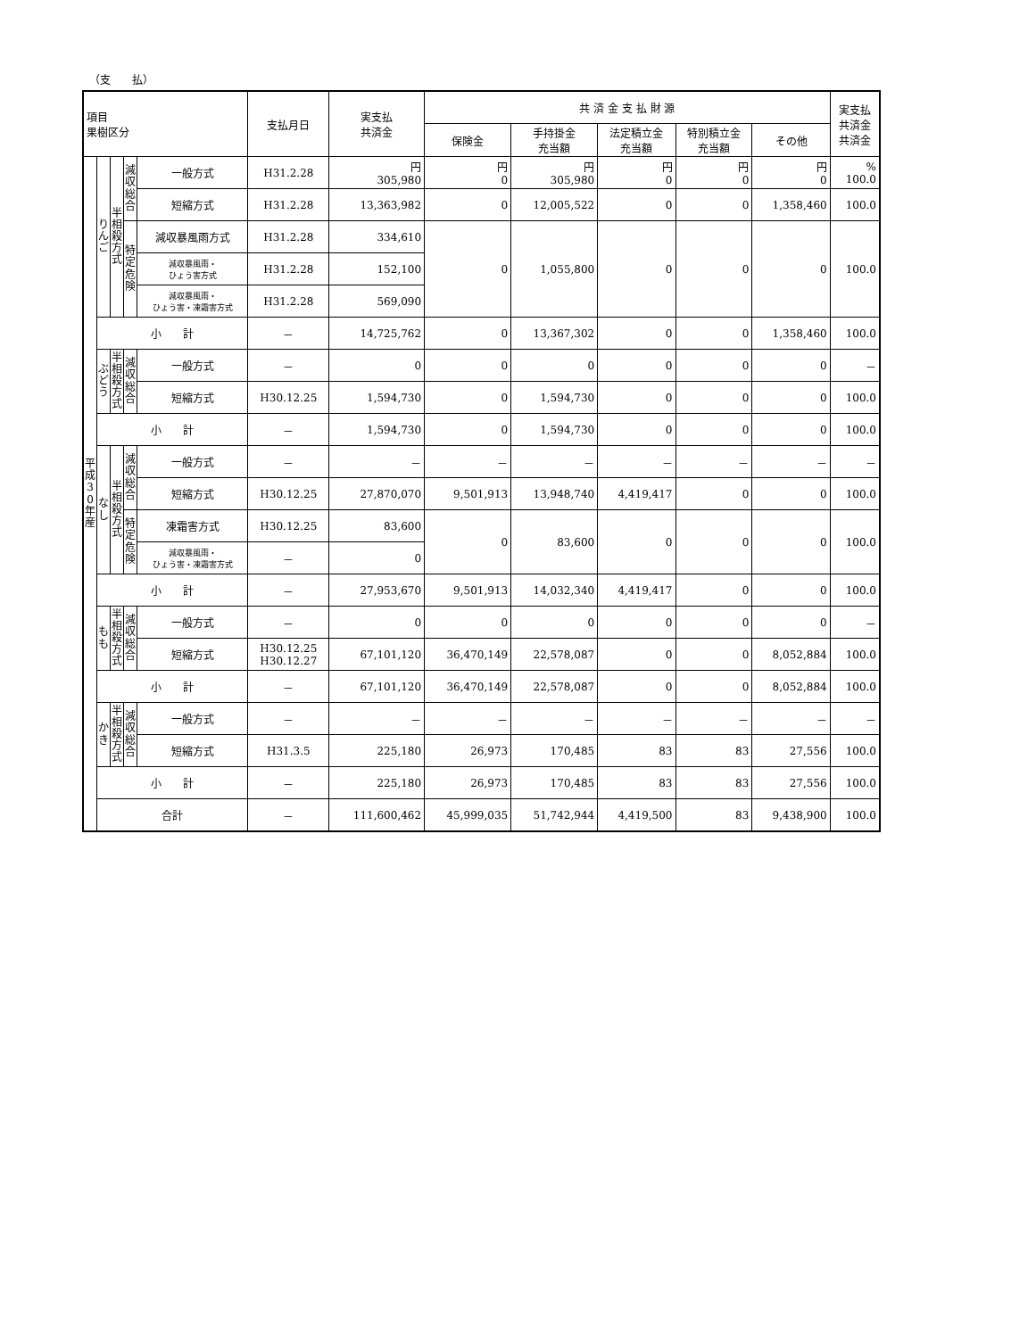（支　　払）
| 項目 果樹区分 | | | | | 支払月日 | 実支払 共済金 | 共 済 金 支 払 財 源 | | | | | 実支払 共済金 共済金 |
| --- | --- | --- | --- | --- | --- | --- | --- | --- | --- | --- | --- | --- |
| | | | | | | | 保険金 | 手持掛金 充当額 | 法定積立金 充当額 | 特別積立金 充当額 | その他 | |
| 平 成 3 0 年 産 | り ん ご | 半 相 殺 方 式 | 減 収 総 合 | 一般方式 | H31.2.28 | 円 305,980 | 円 0 | 円 305,980 | 円 0 | 円 0 | 円 0 | % 100.0 |
| | | | | 短縮方式 | H31.2.28 | 13,363,982 | 0 | 12,005,522 | 0 | 0 | 1,358,460 | 100.0 |
| | | | 特 定 危 険 | 減収暴風雨方式 | H31.2.28 | 334,610 | 0 | 1,055,800 | 0 | 0 | 0 | 100.0 |
| | | | | 減収暴風雨・ ひょう害方式 | H31.2.28 | 152,100 | | | | | | |
| | | | | 減収暴風雨・ ひょう害・凍霜害方式 | H31.2.28 | 569,090 | | | | | | |
| | 小 計 | | | | － | 14,725,762 | 0 | 13,367,302 | 0 | 0 | 1,358,460 | 100.0 |
| | ぶ ど う | 半 相 殺 方 式 | 減 収 総 合 | 一般方式 | － | 0 | 0 | 0 | 0 | 0 | 0 | － |
| | | | | 短縮方式 | H30.12.25 | 1,594,730 | 0 | 1,594,730 | 0 | 0 | 0 | 100.0 |
| | 小 計 | | | | － | 1,594,730 | 0 | 1,594,730 | 0 | 0 | 0 | 100.0 |
| | な し | 半 相 殺 方 式 | 減 収 総 合 | 一般方式 | － | － | － | － | － | － | － | － |
| | | | | 短縮方式 | H30.12.25 | 27,870,070 | 9,501,913 | 13,948,740 | 4,419,417 | 0 | 0 | 100.0 |
| | | | 特 定 危 険 | 凍霜害方式 | H30.12.25 | 83,600 | 0 | 83,600 | 0 | 0 | 0 | 100.0 |
| | | | | 減収暴風雨・ ひょう害・凍霜害方式 | － | 0 | | | | | | |
| | 小 計 | | | | － | 27,953,670 | 9,501,913 | 14,032,340 | 4,419,417 | 0 | 0 | 100.0 |
| | も も | 半 相 殺 方 式 | 減 収 総 合 | 一般方式 | － | 0 | 0 | 0 | 0 | 0 | 0 | － |
| | | | | 短縮方式 | H30.12.25 H30.12.27 | 67,101,120 | 36,470,149 | 22,578,087 | 0 | 0 | 8,052,884 | 100.0 |
| | 小 計 | | | | － | 67,101,120 | 36,470,149 | 22,578,087 | 0 | 0 | 8,052,884 | 100.0 |
| | か き | 半 相 殺 方 式 | 減 収 総 合 | 一般方式 | － | － | － | － | － | － | － | － |
| | | | | 短縮方式 | H31.3.5 | 225,180 | 26,973 | 170,485 | 83 | 83 | 27,556 | 100.0 |
| | 小 計 | | | | － | 225,180 | 26,973 | 170,485 | 83 | 83 | 27,556 | 100.0 |
| | 合計 | | | | － | 111,600,462 | 45,999,035 | 51,742,944 | 4,419,500 | 83 | 9,438,900 | 100.0 |